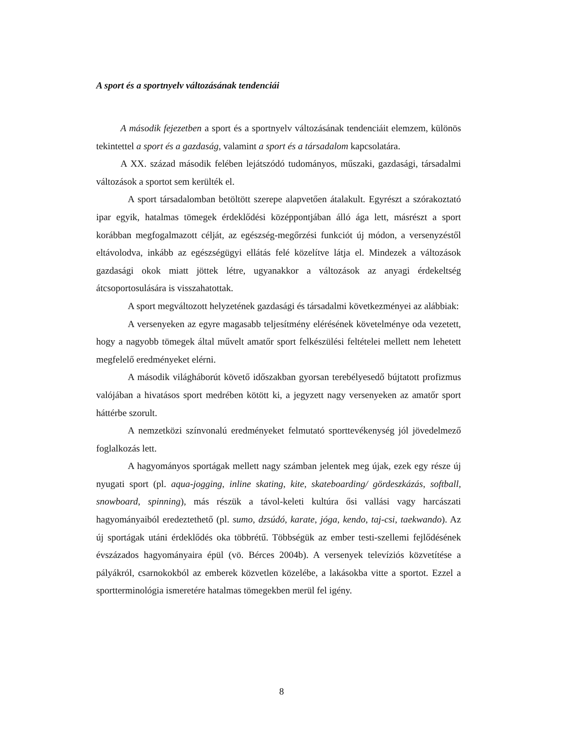A sport és a sportnyelv változásának tendenciái
A második fejezetben a sport és a sportnyelv változásának tendenciáit elemzem, különös tekintettel a sport és a gazdaság, valamint a sport és a társadalom kapcsolatára.
A XX. század második felében lejátszódó tudományos, műszaki, gazdasági, társadalmi változások a sportot sem kerülték el.
A sport társadalomban betöltött szerepe alapvetően átalakult. Egyrészt a szórakoztató ipar egyik, hatalmas tömegek érdeklődési középpontjában álló ága lett, másrészt a sport korábban megfogalmazott célját, az egészség-megőrzési funkciót új módon, a versenyzéstől eltávolodva, inkább az egészségügyi ellátás felé közelítve látja el. Mindezek a változások gazdasági okok miatt jöttek létre, ugyanakkor a változások az anyagi érdekeltség átcsoportosulására is visszahatottak.
A sport megváltozott helyzetének gazdasági és társadalmi következményei az alábbiak:
A versenyeken az egyre magasabb teljesítmény elérésének követelménye oda vezetett, hogy a nagyobb tömegek által művelt amatőr sport felkészülési feltételei mellett nem lehetett megfelelő eredményeket elérni.
A második világháborút követő időszakban gyorsan terebélyesedő bújtatott profizmus valójában a hivatásos sport medrében kötött ki, a jegyzett nagy versenyeken az amatőr sport háttérbe szorult.
A nemzetközi színvonalú eredményeket felmutató sporttevékenység jól jövedelmező foglalkozás lett.
A hagyományos sportágak mellett nagy számban jelentek meg újak, ezek egy része új nyugati sport (pl. aqua-jogging, inline skating, kite, skateboarding/ gördeszkázás, softball, snowboard, spinning), más részük a távol-keleti kultúra ősi vallási vagy harcászati hagyományaiból eredeztethető (pl. sumo, dzsúdó, karate, jóga, kendo, taj-csi, taekwando). Az új sportágak utáni érdeklődés oka többrétű. Többségük az ember testi-szellemi fejlődésének évszázados hagyományaira épül (vö. Bérces 2004b). A versenyek televíziós közvetítése a pályákról, csarnokokból az emberek közvetlen közelébe, a lakásokba vitte a sportot. Ezzel a sportterminológia ismeretére hatalmas tömegekben merül fel igény.
8